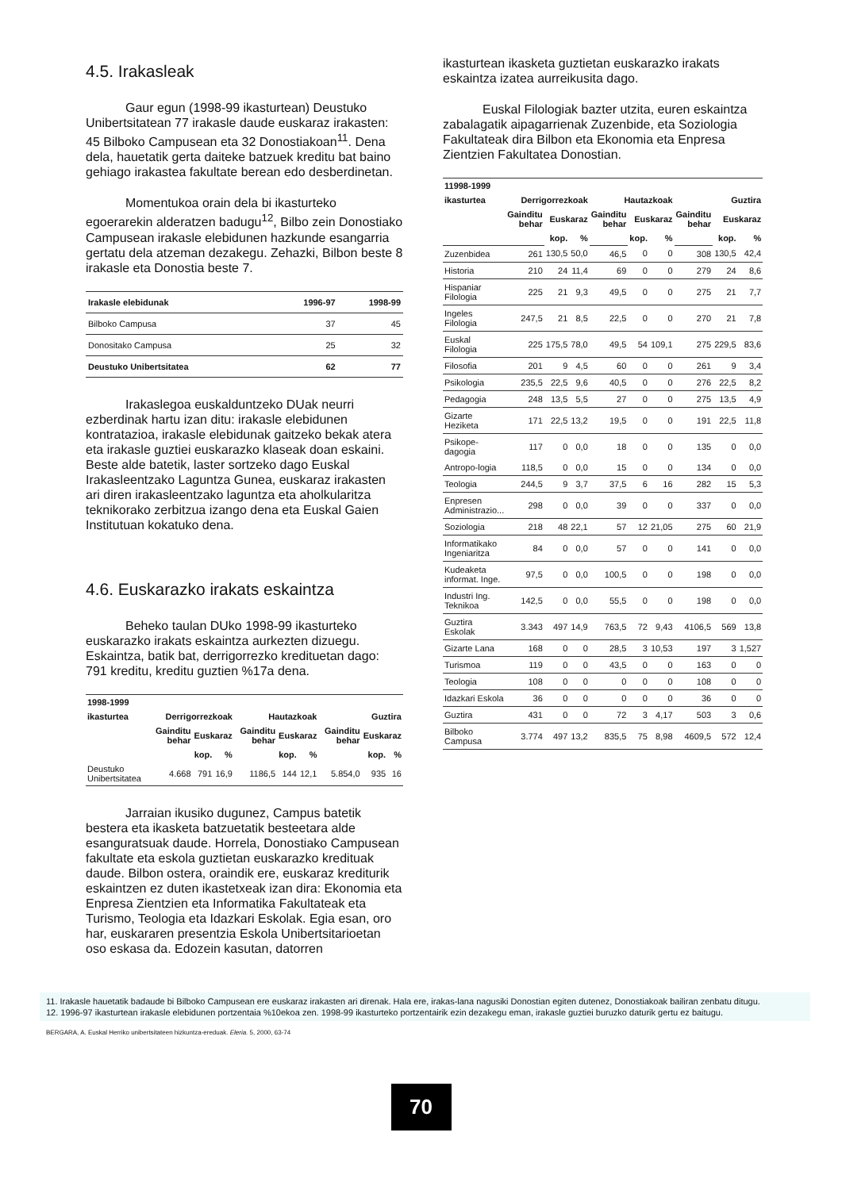4.5. Irakasleak
Gaur egun (1998-99 ikasturtean) Deustuko Unibertsitatean 77 irakasle daude euskaraz irakasten: 45 Bilboko Campusean eta 32 Donostiakoan<sup>11</sup>. Dena dela, hauetatik gerta daiteke batzuek kreditu bat baino gehiago irakastea fakultate berean edo desberdinetan.
Momentukoa orain dela bi ikasturteko egoerarekin alderatzen badugu<sup>12</sup>, Bilbo zein Donostiako Campusean irakasle elebidunen hazkunde esangarria gertatu dela atzeman dezakegu. Zehazki, Bilbon beste 8 irakasle eta Donostia beste 7.
| Irakasle elebidunak | 1996-97 | 1998-99 |
| --- | --- | --- |
| Bilboko Campusa | 37 | 45 |
| Donositako Campusa | 25 | 32 |
| Deustuko Unibertsitatea | 62 | 77 |
Irakaslegoa euskalduntzeko DUak neurri ezberdinak hartu izan ditu: irakasle elebidunen kontratazioa, irakasle elebidunak gaitzeko bekak atera eta irakasle guztiei euskarazko klaseak doan eskaini. Beste alde batetik, laster sortzeko dago Euskal Irakasleentzako Laguntza Gunea, euskaraz irakasten ari diren irakasleentzako laguntza eta aholkularitza teknikorako zerbitzua izango dena eta Euskal Gaien Institutuan kokatuko dena.
4.6. Euskarazko irakats eskaintza
Beheko taulan DUko 1998-99 ikasturteko euskarazko irakats eskaintza aurkezten dizuegu. Eskaintza, batik bat, derrigorrezko kredituetan dago: 791 kreditu, kreditu guztien %17a dena.
| 1998-1999 | | | | | | | | | |
| --- | --- | --- | --- | --- | --- | --- | --- | --- | --- |
| ikasturtea | Derrigorrezkoak | | | Hautazkoak | | | Guztira | | |
| | Gainditu behar | Euskaraz | | Gainditu behar | Euskaraz | | Gainditu behar | Euskaraz | |
| | | kop. | % | | kop. | % | | kop. | % |
| Deustuko Unibertsitatea | 4.668 | 791 | 16,9 | 1186,5 | 144 | 12,1 | 5.854,0 | 935 | 16 |
Jarraian ikusiko dugunez, Campus batetik bestera eta ikasketa batzuetatik besteetara alde esanguratsuak daude. Horrela, Donostiako Campusean fakultate eta eskola guztietan euskarazko kredituak daude. Bilbon ostera, oraindik ere, euskaraz krediturik eskaintzen ez duten ikastetxeak izan dira: Ekonomia eta Enpresa Zientzien eta Informatika Fakultateak eta Turismo, Teologia eta Idazkari Eskolak. Egia esan, oro har, euskararen presentzia Eskola Unibertsitarioetan oso eskasa da. Edozein kasutan, datorren
ikasturtean ikasketa guztietan euskarazko irakats eskaintza izatea aurreikusita dago.
Euskal Filologiak bazter utzita, euren eskaintza zabalagatik aipagarrienak Zuzenbide, eta Soziologia Fakultateak dira Bilbon eta Ekonomia eta Enpresa Zientzien Fakultatea Donostian.
| 11998-1999 | | | | | | | | | |
| --- | --- | --- | --- | --- | --- | --- | --- | --- | --- |
| ikasturtea | Derrigorrezkoak | | | Hautazkoak | | | Guztira | | |
| | Gainditu behar | Euskaraz | | Gainditu behar | Euskaraz | | Gainditu behar | Euskaraz | |
| | | kop. | % | | kop. | % | | kop. | % |
| Zuzenbidea | 261 | 130,5 | 50,0 | 46,5 | 0 | 0 | 308 | 130,5 | 42,4 |
| Historia | 210 | 24 | 11,4 | 69 | 0 | 0 | 279 | 24 | 8,6 |
| Hispaniar Filologia | 225 | 21 | 9,3 | 49,5 | 0 | 0 | 275 | 21 | 7,7 |
| Ingeles Filologia | 247,5 | 21 | 8,5 | 22,5 | 0 | 0 | 270 | 21 | 7,8 |
| Euskal Filologia | 225 | 175,5 | 78,0 | 49,5 | 54 | 109,1 | 275 | 229,5 | 83,6 |
| Filosofia | 201 | 9 | 4,5 | 60 | 0 | 0 | 261 | 9 | 3,4 |
| Psikologia | 235,5 | 22,5 | 9,6 | 40,5 | 0 | 0 | 276 | 22,5 | 8,2 |
| Pedagogia | 248 | 13,5 | 5,5 | 27 | 0 | 0 | 275 | 13,5 | 4,9 |
| Gizarte Heziketa | 171 | 22,5 | 13,2 | 19,5 | 0 | 0 | 191 | 22,5 | 11,8 |
| Psikope-dagogia | 117 | 0 | 0,0 | 18 | 0 | 0 | 135 | 0 | 0,0 |
| Antropo-logia | 118,5 | 0 | 0,0 | 15 | 0 | 0 | 134 | 0 | 0,0 |
| Teologia | 244,5 | 9 | 3,7 | 37,5 | 6 | 16 | 282 | 15 | 5,3 |
| Enpresen Administrazio... | 298 | 0 | 0,0 | 39 | 0 | 0 | 337 | 0 | 0,0 |
| Soziologia | 218 | 48 | 22,1 | 57 | 12 | 21,05 | 275 | 60 | 21,9 |
| Informatikako Ingeniaritza | 84 | 0 | 0,0 | 57 | 0 | 0 | 141 | 0 | 0,0 |
| Kudeaketa informat. Inge. | 97,5 | 0 | 0,0 | 100,5 | 0 | 0 | 198 | 0 | 0,0 |
| Industri Ing. Teknikoa | 142,5 | 0 | 0,0 | 55,5 | 0 | 0 | 198 | 0 | 0,0 |
| Guztira Eskolak | 3.343 | 497 | 14,9 | 763,5 | 72 | 9,43 | 4106,5 | 569 | 13,8 |
| Gizarte Lana | 168 | 0 | 0 | 28,5 | 3 | 10,53 | 197 | 3 | 1,527 |
| Turismoa | 119 | 0 | 0 | 43,5 | 0 | 0 | 163 | 0 | 0 |
| Teologia | 108 | 0 | 0 | 0 | 0 | 0 | 108 | 0 | 0 |
| Idazkari Eskola | 36 | 0 | 0 | 0 | 0 | 0 | 36 | 0 | 0 |
| Guztira | 431 | 0 | 0 | 72 | 3 | 4,17 | 503 | 3 | 0,6 |
| Bilboko Campusa | 3.774 | 497 | 13,2 | 835,5 | 75 | 8,98 | 4609,5 | 572 | 12,4 |
11. Irakasle hauetatik badaude bi Bilboko Campusean ere euskaraz irakasten ari direnak. Hala ere, irakas-lana nagusiki Donostian egiten dutenez, Donostiakoak bailiran zenbatu ditugu.
12. 1996-97 ikasturtean irakasle elebidunen portzentaia %10ekoa zen. 1998-99 ikasturteko portzentairik ezin dezakegu eman, irakasle guztiei buruzko daturik gertu ez baitugu.
BERGARA, A. Euskal Herriko unibertsitateen hizkuntza-ereduak. Eleria. 5, 2000, 63-74
70